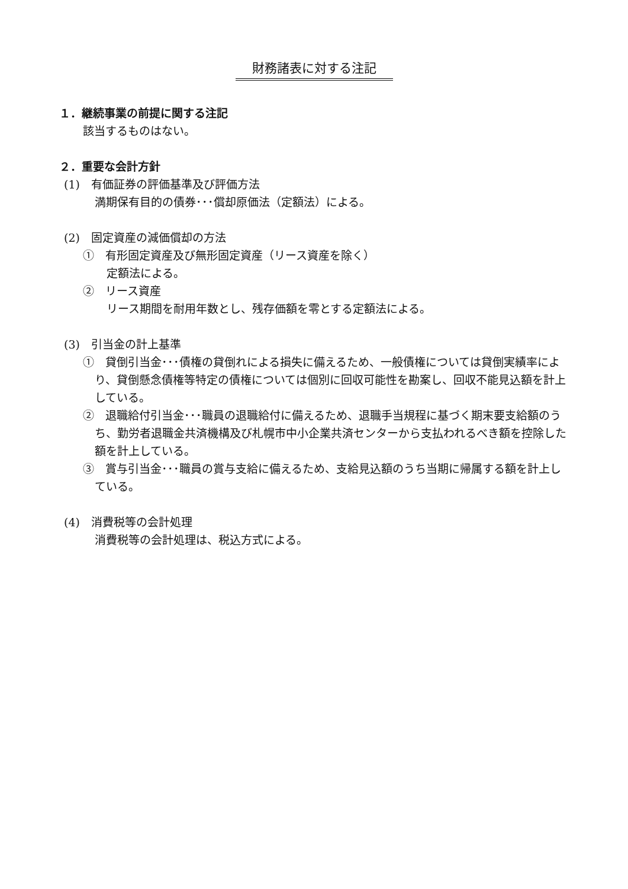財務諸表に対する注記
１．継続事業の前提に関する注記
該当するものはない。
２．重要な会計方針
(1)　有価証券の評価基準及び評価方法
満期保有目的の債券･･･償却原価法（定額法）による。
(2)　固定資産の減価償却の方法
①　有形固定資産及び無形固定資産（リース資産を除く）
定額法による。
②　リース資産
リース期間を耐用年数とし、残存価額を零とする定額法による。
(3)　引当金の計上基準
①　貸倒引当金･･･債権の貸倒れによる損失に備えるため、一般債権については貸倒実績率により、貸倒懸念債権等特定の債権については個別に回収可能性を勘案し、回収不能見込額を計上している。
②　退職給付引当金･･･職員の退職給付に備えるため、退職手当規程に基づく期末要支給額のうち、勤労者退職金共済機構及び札幌市中小企業共済センターから支払われるべき額を控除した額を計上している。
③　賞与引当金･･･職員の賞与支給に備えるため、支給見込額のうち当期に帰属する額を計上している。
(4)　消費税等の会計処理
消費税等の会計処理は、税込方式による。